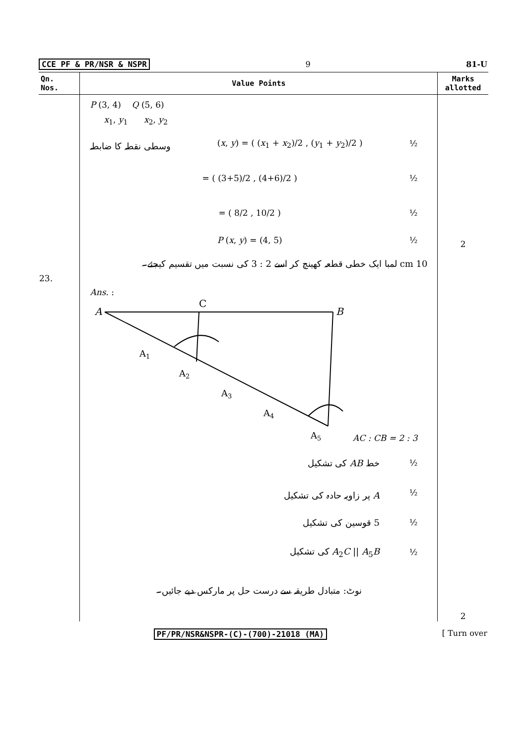CCE PF & PR/NSR & NSPR 9 81-U
| Qn. Nos. | Value Points | Marks allotted |
| --- | --- | --- |
| 23. | P (3, 4) Q (5, 6) x<sub>1</sub>, y<sub>1</sub> x<sub>2</sub>, y<sub>2</sub> وسطی نقطہ کا ضابطہ ( x , y ) = ( ( x<sub>1</sub> + x<sub>2</sub>)/2 , ( y<sub>1</sub> + y<sub>2</sub>)/2 ) ½ = ( (3+5)/2 , (4+6)/2 ) ½ = ( 8/2 , 10/2 ) ½ P ( x , y ) = (4, 5) ½ 10 cm لمبا ایک خطی قطعہ کھینچ کر اسے 2 : 3 کی نسبت میں تقسیم کیجئے۔ Ans. : A C B A 1 A 2 A 3 A 4 A 5 AC : CB = 2 : 3 خط AB کی تشکیل ½ A پر زاویہ حادہ کی تشکیل ½ 5 قوسین کی تشکیل ½ A<sub>2</sub> C // A<sub>5</sub> B کی تشکیل ½ نوٹ: متبادل طریقہ سے درست حل پر مارکس دیے جائیں۔ | 2 2 |
PF/PR/NSR&NSPR-(C)-(700)-21018 (MA) [ Turn over